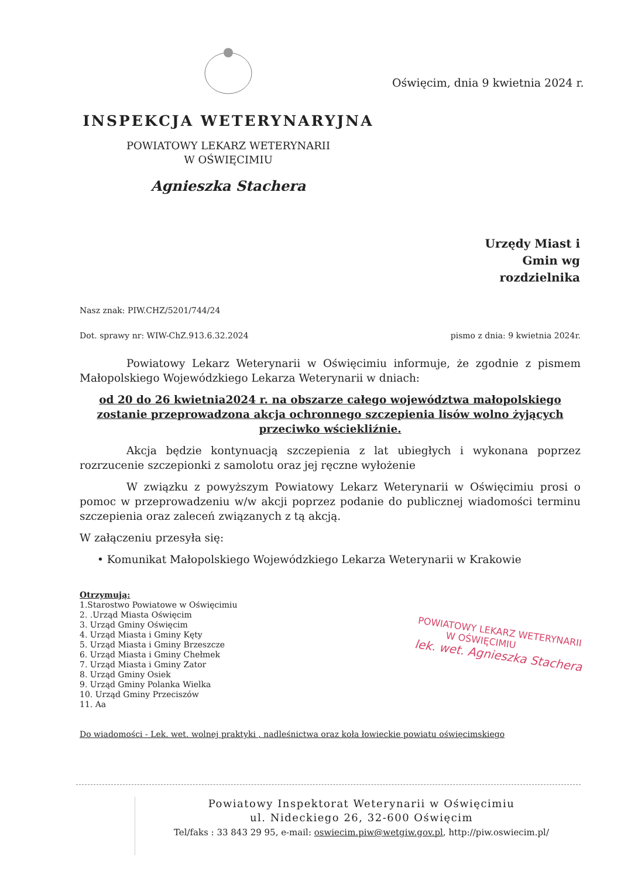INSPEKCJA WETERYNARYJNA
POWIATOWY LEKARZ WETERYNARII
W OŚWIĘCIMIU
Agnieszka Stachera
Oświęcim, dnia 9 kwietnia 2024 r.
Urzędy Miast i
Gmin wg
rozdzielnika
Nasz znak: PIW.CHZ/5201/744/24
Dot. sprawy nr: WIW-ChZ.913.6.32.2024 pismo z dnia: 9 kwietnia 2024r.
Powiatowy Lekarz Weterynarii w Oświęcimiu informuje, że zgodnie z pismem Małopolskiego Wojewódzkiego Lekarza Weterynarii w dniach:
od 20 do 26 kwietnia2024 r. na obszarze całego województwa małopolskiego zostanie przeprowadzona akcja ochronnego szczepienia lisów wolno żyjących przeciwko wściekliźnie.
Akcja będzie kontynuacją szczepienia z lat ubiegłych i wykonana poprzez rozrzucenie szczepionki z samolotu oraz jej ręczne wyłożenie
W związku z powyższym Powiatowy Lekarz Weterynarii w Oświęcimiu prosi o pomoc w przeprowadzeniu w/w akcji poprzez podanie do publicznej wiadomości terminu szczepienia oraz zaleceń związanych z tą akcją.
W załączeniu przesyła się:
• Komunikat Małopolskiego Wojewódzkiego Lekarza Weterynarii w Krakowie
Otrzymują:
1.Starostwo Powiatowe w Oświęcimiu
2. .Urząd Miasta Oświęcim
3. Urząd Gminy Oświęcim
4. Urząd Miasta i Gminy Kęty
5. Urząd Miasta i Gminy Brzeszcze
6. Urząd Miasta i Gminy Chełmek
7. Urząd Miasta i Gminy Zator
8. Urząd Gminy Osiek
9. Urząd Gminy Polanka Wielka
10. Urząd Gminy Przeciszów
11. Aa
Do wiadomości - Lek. wet. wolnej praktyki , nadleśnictwa oraz koła łowieckie powiatu oświęcimskiego
POWIATOWY LEKARZ WETERYNARII
W OŚWIĘCIMIU
lek. wet. Agnieszka Stachera
Powiatowy Inspektorat Weterynarii w Oświęcimiu
ul. Nideckiego 26, 32-600 Oświęcim
Tel/faks : 33 843 29 95, e-mail: oswiecim.piw@wetgiw.gov.pl, http://piw.oswiecim.pl/